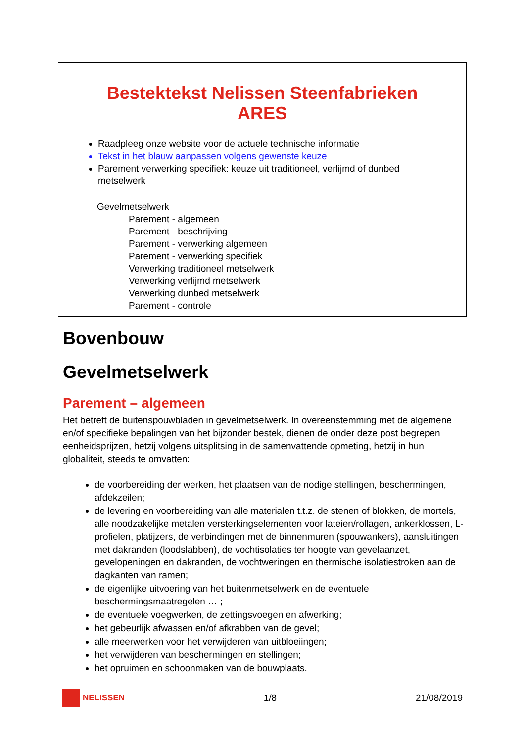Bestektekst Nelissen Steenfabrieken
ARES
Raadpleeg onze website voor de actuele technische informatie
Tekst in het blauw aanpassen volgens gewenste keuze
Parement verwerking specifiek: keuze uit traditioneel, verlijmd of dunbed metselwerk
Gevelmetselwerk
Parement - algemeen
Parement - beschrijving
Parement - verwerking algemeen
Parement - verwerking specifiek
Verwerking traditioneel metselwerk
Verwerking verlijmd metselwerk
Verwerking dunbed metselwerk
Parement - controle
Bovenbouw
Gevelmetselwerk
Parement – algemeen
Het betreft de buitenspouwbladen in gevelmetselwerk. In overeenstemming met de algemene en/of specifieke bepalingen van het bijzonder bestek, dienen de onder deze post begrepen eenheidsprijzen, hetzij volgens uitsplitsing in de samenvattende opmeting, hetzij in hun globaliteit, steeds te omvatten:
de voorbereiding der werken, het plaatsen van de nodige stellingen, beschermingen, afdekzeilen;
de levering en voorbereiding van alle materialen t.t.z. de stenen of blokken, de mortels, alle noodzakelijke metalen versterkingselementen voor lateien/rollagen, ankerklossen, L-profielen, platijzers, de verbindingen met de binnenmuren (spouwankers), aansluitingen met dakranden (loodslabben), de vochtisolaties ter hoogte van gevelaanzet, gevelopeningen en dakranden, de vochtweringen en thermische isolatiestroken aan de dagkanten van ramen;
de eigenlijke uitvoering van het buitenmetselwerk en de eventuele beschermingsmaatregelen … ;
de eventuele voegwerken, de zettingsvoegen en afwerking;
het gebeurlijk afwassen en/of afkrabben van de gevel;
alle meerwerken voor het verwijderen van uitbloeiingen;
het verwijderen van beschermingen en stellingen;
het opruimen en schoonmaken van de bouwplaats.
NELISSEN 1/8 21/08/2019